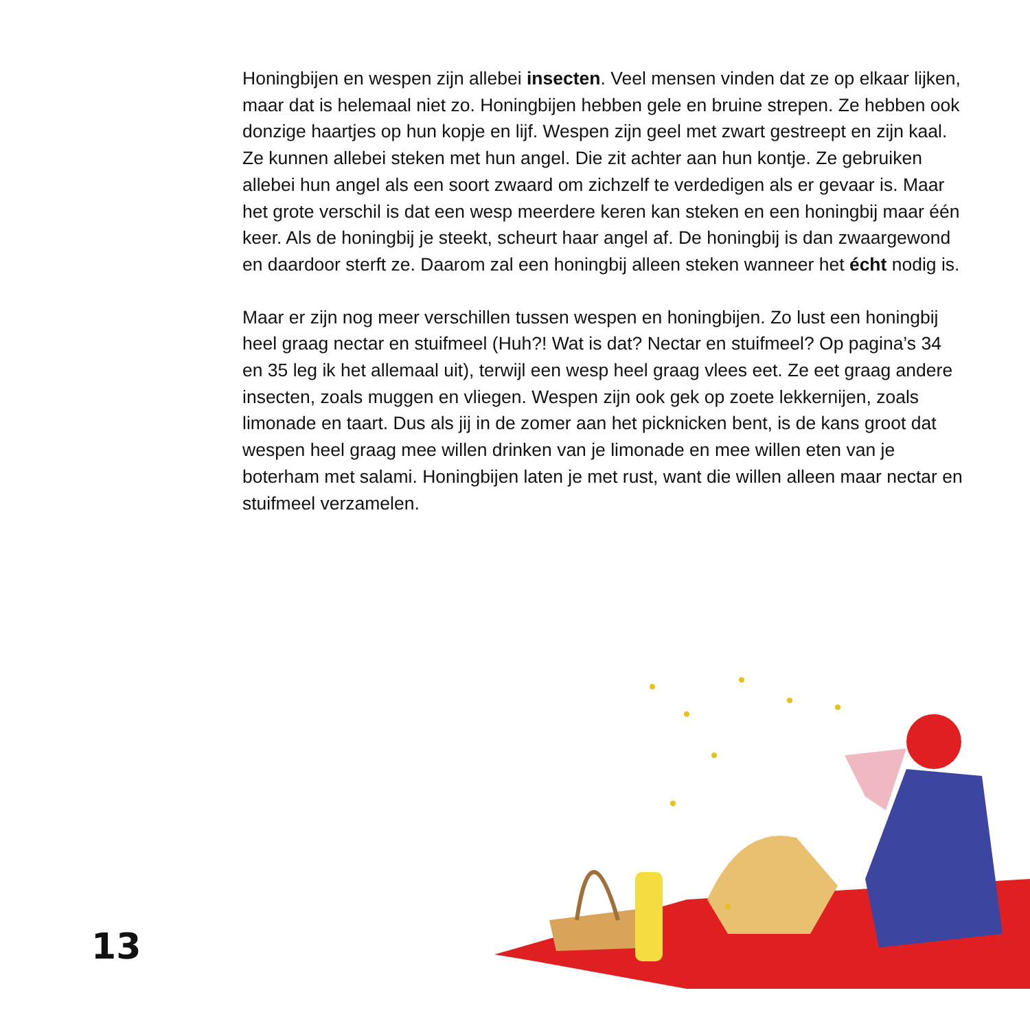Honingbijen en wespen zijn allebei insecten. Veel mensen vinden dat ze op elkaar lijken, maar dat is helemaal niet zo. Honingbijen hebben gele en bruine strepen. Ze hebben ook donzige haartjes op hun kopje en lijf. Wespen zijn geel met zwart gestreept en zijn kaal. Ze kunnen allebei steken met hun angel. Die zit achter aan hun kontje. Ze gebruiken allebei hun angel als een soort zwaard om zichzelf te verdedigen als er gevaar is. Maar het grote verschil is dat een wesp meerdere keren kan steken en een honingbij maar één keer. Als de honingbij je steekt, scheurt haar angel af. De honingbij is dan zwaargewond en daardoor sterft ze. Daarom zal een honingbij alleen steken wanneer het écht nodig is.
Maar er zijn nog meer verschillen tussen wespen en honingbijen. Zo lust een honingbij heel graag nectar en stuifmeel (Huh?! Wat is dat? Nectar en stuifmeel? Op pagina’s 34 en 35 leg ik het allemaal uit), terwijl een wesp heel graag vlees eet. Ze eet graag andere insecten, zoals muggen en vliegen. Wespen zijn ook gek op zoete lekkernijen, zoals limonade en taart. Dus als jij in de zomer aan het picknicken bent, is de kans groot dat wespen heel graag mee willen drinken van je limonade en mee willen eten van je boterham met salami. Honingbijen laten je met rust, want die willen alleen maar nectar en stuifmeel verzamelen.
13